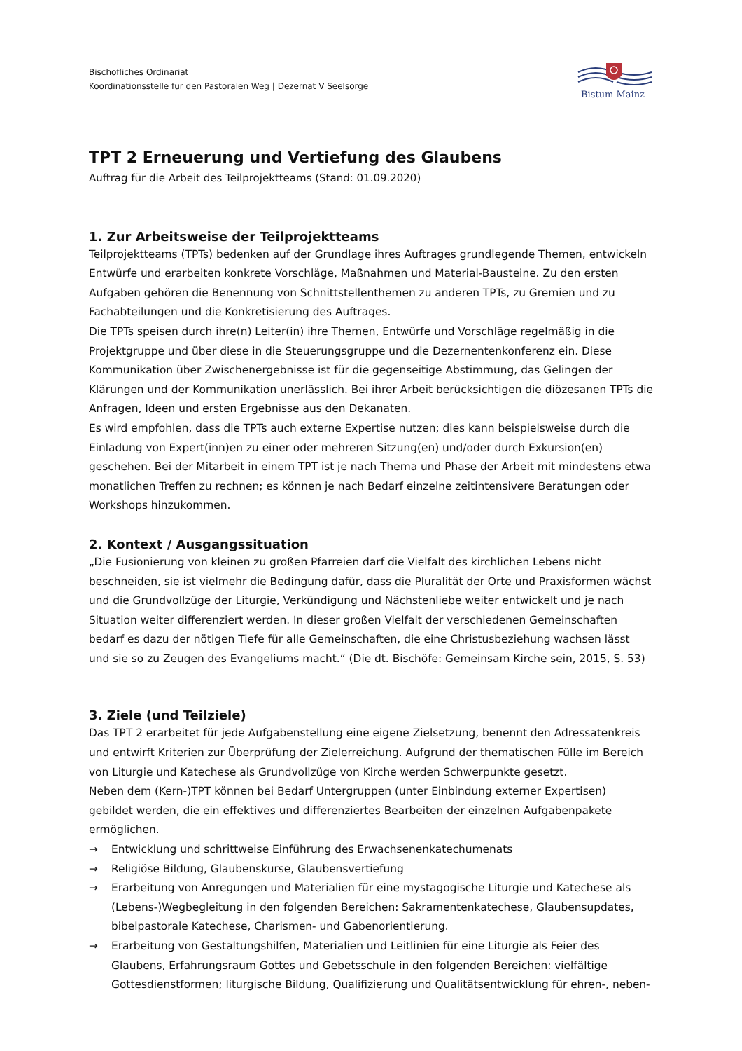Bischöfliches Ordinariat
Koordinationsstelle für den Pastoralen Weg | Dezernat V Seelsorge
Bistum Mainz
TPT 2 Erneuerung und Vertiefung des Glaubens
Auftrag für die Arbeit des Teilprojektteams (Stand: 01.09.2020)
1. Zur Arbeitsweise der Teilprojektteams
Teilprojektteams (TPTs) bedenken auf der Grundlage ihres Auftrages grundlegende Themen, entwickeln Entwürfe und erarbeiten konkrete Vorschläge, Maßnahmen und Material-Bausteine. Zu den ersten Aufgaben gehören die Benennung von Schnittstellenthemen zu anderen TPTs, zu Gremien und zu Fachabteilungen und die Konkretisierung des Auftrages.
Die TPTs speisen durch ihre(n) Leiter(in) ihre Themen, Entwürfe und Vorschläge regelmäßig in die Projektgruppe und über diese in die Steuerungsgruppe und die Dezernentenkonferenz ein. Diese Kommunikation über Zwischenergebnisse ist für die gegenseitige Abstimmung, das Gelingen der Klärungen und der Kommunikation unerlässlich. Bei ihrer Arbeit berücksichtigen die diözesanen TPTs die Anfragen, Ideen und ersten Ergebnisse aus den Dekanaten.
Es wird empfohlen, dass die TPTs auch externe Expertise nutzen; dies kann beispielsweise durch die Einladung von Expert(inn)en zu einer oder mehreren Sitzung(en) und/oder durch Exkursion(en) geschehen. Bei der Mitarbeit in einem TPT ist je nach Thema und Phase der Arbeit mit mindestens etwa monatlichen Treffen zu rechnen; es können je nach Bedarf einzelne zeitintensivere Beratungen oder Workshops hinzukommen.
2. Kontext / Ausgangssituation
„Die Fusionierung von kleinen zu großen Pfarreien darf die Vielfalt des kirchlichen Lebens nicht beschneiden, sie ist vielmehr die Bedingung dafür, dass die Pluralität der Orte und Praxisformen wächst und die Grundvollzüge der Liturgie, Verkündigung und Nächstenliebe weiter entwickelt und je nach Situation weiter differenziert werden. In dieser großen Vielfalt der verschiedenen Gemeinschaften bedarf es dazu der nötigen Tiefe für alle Gemeinschaften, die eine Christusbeziehung wachsen lässt und sie so zu Zeugen des Evangeliums macht.“ (Die dt. Bischöfe: Gemeinsam Kirche sein, 2015, S. 53)
3. Ziele (und Teilziele)
Das TPT 2 erarbeitet für jede Aufgabenstellung eine eigene Zielsetzung, benennt den Adressatenkreis und entwirft Kriterien zur Überprüfung der Zielerreichung. Aufgrund der thematischen Fülle im Bereich von Liturgie und Katechese als Grundvollzüge von Kirche werden Schwerpunkte gesetzt.
Neben dem (Kern-)TPT können bei Bedarf Untergruppen (unter Einbindung externer Expertisen) gebildet werden, die ein effektives und differenziertes Bearbeiten der einzelnen Aufgabenpakete ermöglichen.
→ Entwicklung und schrittweise Einführung des Erwachsenenkatechumenats
→ Religiöse Bildung, Glaubenskurse, Glaubensvertiefung
→ Erarbeitung von Anregungen und Materialien für eine mystagogische Liturgie und Katechese als (Lebens-)Wegbegleitung in den folgenden Bereichen: Sakramentenkatechese, Glaubensupdates, bibelpastorale Katechese, Charismen- und Gabenorientierung.
→ Erarbeitung von Gestaltungshilfen, Materialien und Leitlinien für eine Liturgie als Feier des Glaubens, Erfahrungsraum Gottes und Gebetsschule in den folgenden Bereichen: vielfältige Gottesdienstformen; liturgische Bildung, Qualifizierung und Qualitätsentwicklung für ehren-, neben-